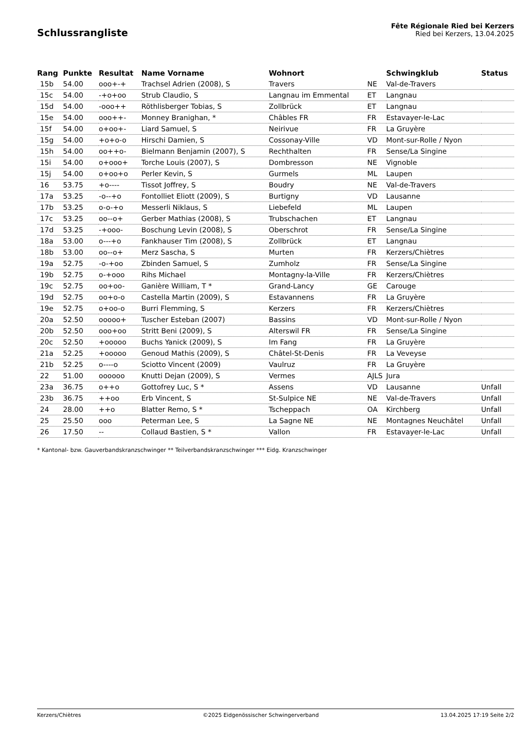Schlussrangliste
Fête Régionale Ried bei Kerzers
Ried bei Kerzers, 13.04.2025
| Rang | Punkte | Resultat | Name Vorname | Wohnort | | Schwingklub | Status |
| --- | --- | --- | --- | --- | --- | --- | --- |
| 15b | 54.00 | ooo+-+ | Trachsel Adrien (2008), S | Travers | NE | Val-de-Travers | |
| 15c | 54.00 | -+o+oo | Strub Claudio, S | Langnau im Emmental | ET | Langnau | |
| 15d | 54.00 | -ooo++ | Röthlisberger Tobias, S | Zollbrück | ET | Langnau | |
| 15e | 54.00 | ooo++- | Monney Branighan, * | Châbles FR | FR | Estavayer-le-Lac | |
| 15f | 54.00 | o+oo+- | Liard Samuel, S | Neirivue | FR | La Gruyère | |
| 15g | 54.00 | +o+o-o | Hirschi Damien, S | Cossonay-Ville | VD | Mont-sur-Rolle / Nyon | |
| 15h | 54.00 | oo++o- | Bielmann Benjamin (2007), S | Rechthalten | FR | Sense/La Singine | |
| 15i | 54.00 | o+ooo+ | Torche Louis (2007), S | Dombresson | NE | Vignoble | |
| 15j | 54.00 | o+oo+o | Perler Kevin, S | Gurmels | ML | Laupen | |
| 16 | 53.75 | +o---- | Tissot Joffrey, S | Boudry | NE | Val-de-Travers | |
| 17a | 53.25 | -o--+o | Fontolliet Eliott (2009), S | Burtigny | VD | Lausanne | |
| 17b | 53.25 | o-o-+o | Messerli Niklaus, S | Liebefeld | ML | Laupen | |
| 17c | 53.25 | oo--o+ | Gerber Mathias (2008), S | Trubschachen | ET | Langnau | |
| 17d | 53.25 | -+ooo- | Boschung Levin (2008), S | Oberschrot | FR | Sense/La Singine | |
| 18a | 53.00 | o---+o | Fankhauser Tim (2008), S | Zollbrück | ET | Langnau | |
| 18b | 53.00 | oo--o+ | Merz Sascha, S | Murten | FR | Kerzers/Chiètres | |
| 19a | 52.75 | -o-+oo | Zbinden Samuel, S | Zumholz | FR | Sense/La Singine | |
| 19b | 52.75 | o-+ooo | Rihs Michael | Montagny-la-Ville | FR | Kerzers/Chiètres | |
| 19c | 52.75 | oo+oo- | Ganière William, T * | Grand-Lancy | GE | Carouge | |
| 19d | 52.75 | oo+o-o | Castella Martin (2009), S | Estavannens | FR | La Gruyère | |
| 19e | 52.75 | o+oo-o | Burri Flemming, S | Kerzers | FR | Kerzers/Chiètres | |
| 20a | 52.50 | ooooo+ | Tuscher Esteban (2007) | Bassins | VD | Mont-sur-Rolle / Nyon | |
| 20b | 52.50 | ooo+oo | Stritt Beni (2009), S | Alterswil FR | FR | Sense/La Singine | |
| 20c | 52.50 | +ooooo | Buchs Yanick (2009), S | Im Fang | FR | La Gruyère | |
| 21a | 52.25 | +ooooo | Genoud Mathis (2009), S | Châtel-St-Denis | FR | La Veveyse | |
| 21b | 52.25 | o----o | Sciotto Vincent (2009) | Vaulruz | FR | La Gruyère | |
| 22 | 51.00 | oooooo | Knutti Dejan (2009), S | Vermes | AJLS | Jura | |
| 23a | 36.75 | o++o | Gottofrey Luc, S * | Assens | VD | Lausanne | Unfall |
| 23b | 36.75 | ++oo | Erb Vincent, S | St-Sulpice NE | NE | Val-de-Travers | Unfall |
| 24 | 28.00 | ++o | Blatter Remo, S * | Tscheppach | OA | Kirchberg | Unfall |
| 25 | 25.50 | ooo | Peterman Lee, S | La Sagne NE | NE | Montagnes Neuchâtel | Unfall |
| 26 | 17.50 | -- | Collaud Bastien, S * | Vallon | FR | Estavayer-le-Lac | Unfall |
* Kantonal- bzw. Gauverbandskranzschwinger ** Teilverbandskranzschwinger *** Eidg. Kranzschwinger
Kerzers/Chiètres ©2025 Eidgenössischer Schwingerverband 13.04.2025 17:19 Seite 2/2